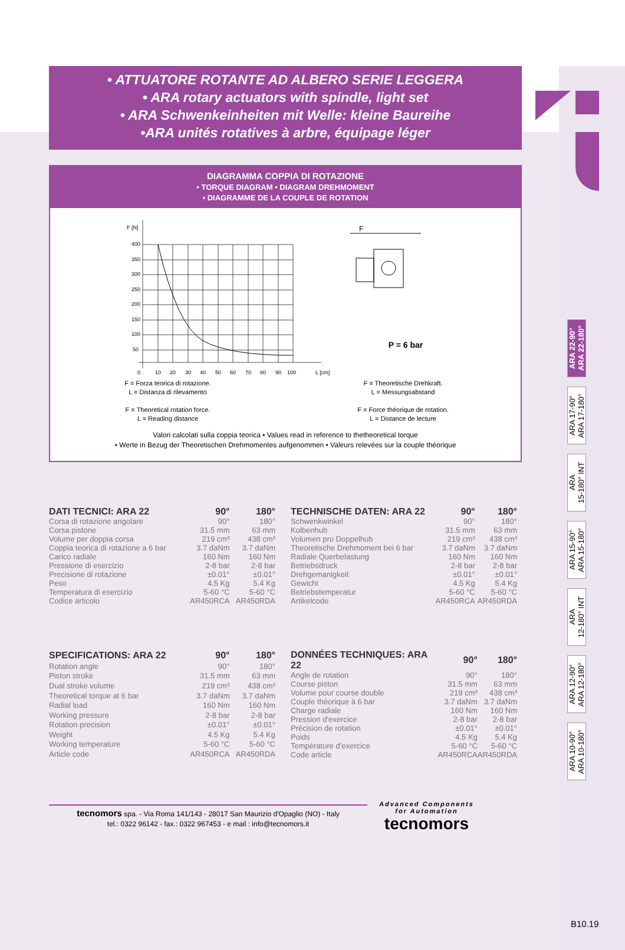ARA 22-90°
ARA 22-180°
ARA 17-90°
ARA 17-180°
ARA
15-180° INT
ARA 15-90°
ARA 15-180°
ARA
12-180° INT
ARA 12-90°
ARA 12-180°
ARA 10-90°
ARA 10-180°
• ATTUATORE ROTANTE AD ALBERO SERIE LEGGERA
• ARA rotary actuators with spindle, light set
• ARA Schwenkeinheiten mit Welle: kleine Baureihe
•ARA unités rotatives à arbre, équipage léger
DIAGRAMMA COPPIA DI ROTAZIONE
• TORQUE DIAGRAM • DIAGRAM DREHMOMENT
• DIAGRAMME DE LA COUPLE DE ROTATION
F [N]
400
350
300
250
200
150
100
50
0
10
20
30
40
50
60
70
80
90
100
L [cm]
F
P = 6 bar
F = Forza teorica di rotazione.
L = Distanza di rilevamento
F = Theoretical rotation force.
L = Reading distance
F = Theoretische Drehkraft.
L = Messungsabstand
F = Force théorique de rotation.
L = Distance de lecture
Valori calcolati sulla coppia teorica • Values read in reference to thetheoretical torque
• Werte in Bezug der Theoretischen Drehmomentes aufgenommen • Valeurs relevées sur la couple théorique
| DATI TECNICI: ARA 22 | 90° | 180° |
| --- | --- | --- |
| Corsa di rotazione angolare | 90° | 180° |
| Corsa pistone | 31.5 mm | 63 mm |
| Volume per doppia corsa | 219 cm³ | 438 cm³ |
| Coppia teorica di rotazione a 6 bar | 3.7 daNm | 3.7 daNm |
| Carico radiale | 160 Nm | 160 Nm |
| Pressione di esercizio | 2-8 bar | 2-8 bar |
| Precisione di rotazione | ±0.01° | ±0.01° |
| Peso | 4.5 Kg | 5.4 Kg |
| Temperatura di esercizio | 5-60 °C | 5-60 °C |
| Codice articolo | AR450RCA | AR450RDA |
| TECHNISCHE DATEN: ARA 22 | 90° | 180° |
| --- | --- | --- |
| Schwenkwinkel | 90° | 180° |
| Kolbenhub | 31.5 mm | 63 mm |
| Volumen pro Doppelhub | 219 cm³ | 438 cm³ |
| Theoretische Drehmoment bei 6 bar | 3.7 daNm | 3.7 daNm |
| Radiale Querbelastung | 160 Nm | 160 Nm |
| Betriebsdruck | 2-8 bar | 2-8 bar |
| Drehgemanigkeit | ±0.01° | ±0.01° |
| Gewicht | 4.5 Kg | 5.4 Kg |
| Betriebstemperatur | 5-60 °C | 5-60 °C |
| Artikelcode | AR450RCA | AR450RDA |
| SPECIFICATIONS: ARA 22 | 90° | 180° |
| --- | --- | --- |
| Rotation angle | 90° | 180° |
| Piston stroke | 31.5 mm | 63 mm |
| Dual stroke volume | 219 cm³ | 438 cm³ |
| Theoretical torque at 6 bar | 3.7 daNm | 3.7 daNm |
| Radial load | 160 Nm | 160 Nm |
| Working pressure | 2-8 bar | 2-8 bar |
| Rotation precision | ±0.01° | ±0.01° |
| Weight | 4.5 Kg | 5.4 Kg |
| Working temperature | 5-60 °C | 5-60 °C |
| Article code | AR450RCA | AR450RDA |
| DONNÉES TECHNIQUES: ARA 22 | 90° | 180° |
| --- | --- | --- |
| Angle de rotation | 90° | 180° |
| Course piston | 31.5 mm | 63 mm |
| Volume pour course double | 219 cm³ | 438 cm³ |
| Couple théorique à 6 bar | 3.7 daNm | 3.7 daNm |
| Charge radiale | 160 Nm | 160 Nm |
| Pression d'exercice | 2-8 bar | 2-8 bar |
| Précision de rotation | ±0.01° | ±0.01° |
| Poids | 4.5 Kg | 5.4 Kg |
| Température d'exercice | 5-60 °C | 5-60 °C |
| Code article | AR450RCA | AR450RDA |
tecnomors spa. - Via Roma 141/143 - 28017 San Maurizio d'Opaglio (NO) - Italy
tel.: 0322 96142 - fax.: 0322 967453 - e mail : info@tecnomors.it
Advanced Components
for Automation
tecnomors
B10.19